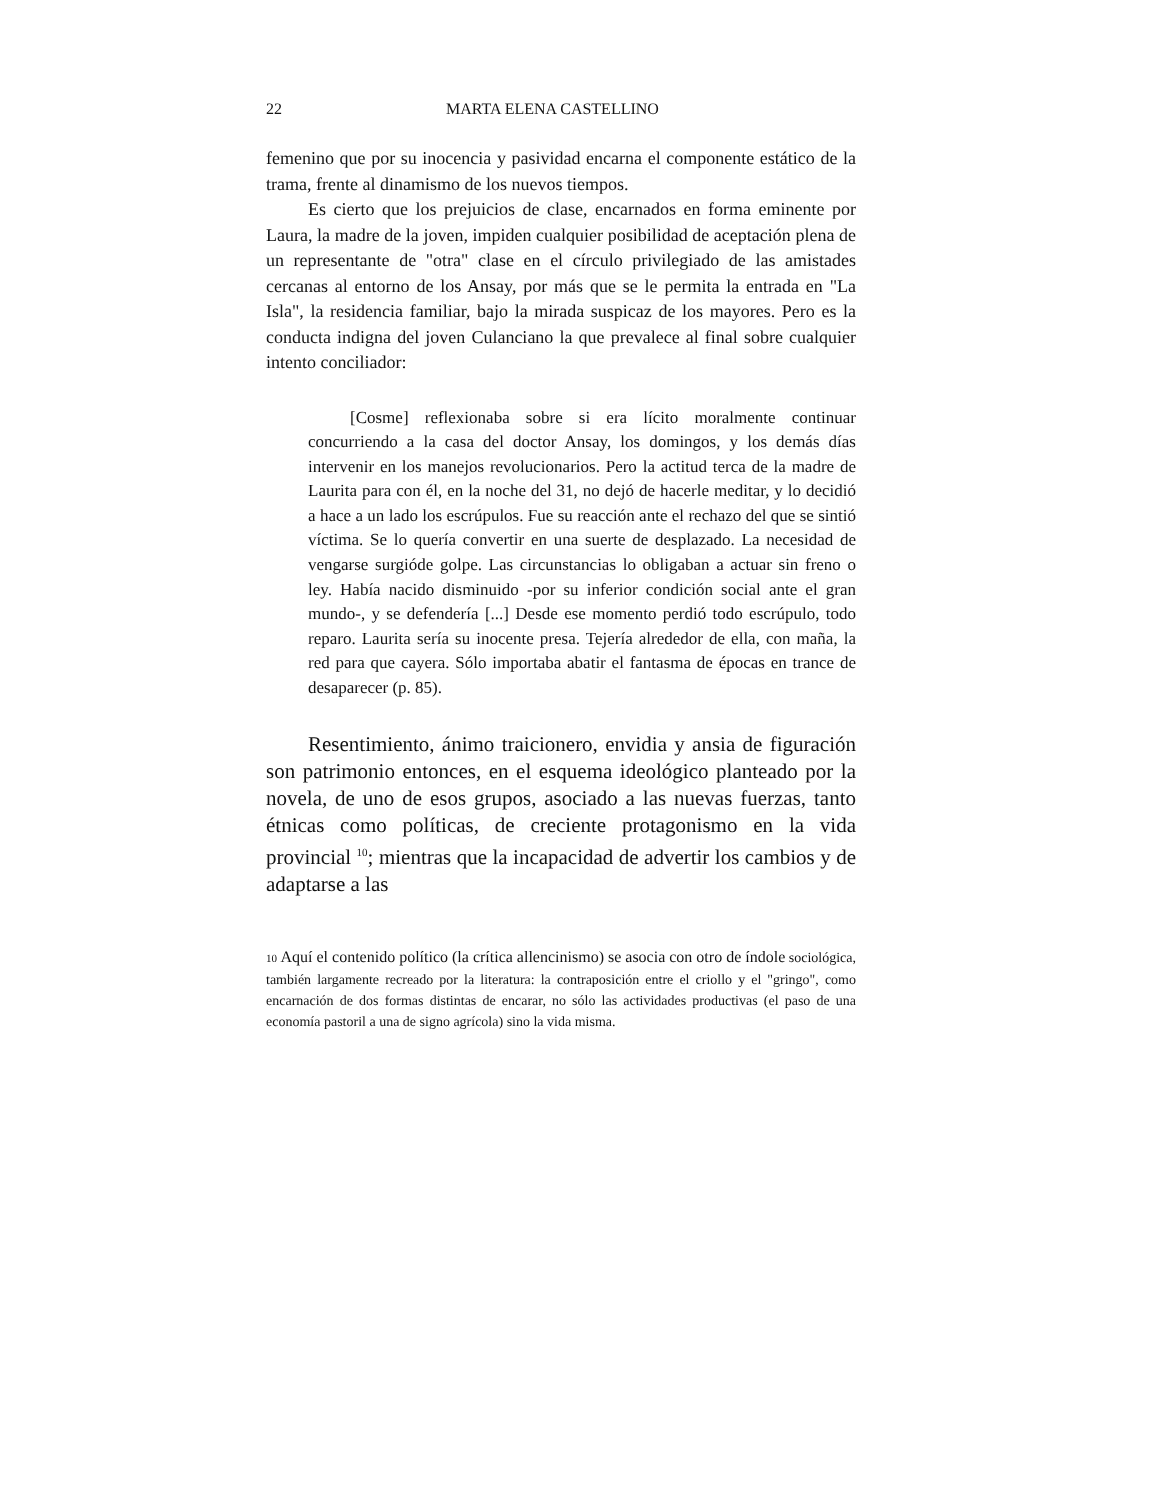22 MARTA ELENA CASTELLINO
femenino que por su inocencia y pasividad encarna el componente estático de la trama, frente al dinamismo de los nuevos tiempos.
Es cierto que los prejuicios de clase, encarnados en forma eminente por Laura, la madre de la joven, impiden cualquier posibilidad de aceptación plena de un representante de "otra" clase en el círculo privilegiado de las amistades cercanas al entorno de los Ansay, por más que se le permita la entrada en "La Isla", la residencia familiar, bajo la mirada suspicaz de los mayores. Pero es la conducta indigna del joven Culanciano la que prevalece al final sobre cualquier intento conciliador:
[Cosme] reflexionaba sobre si era lícito moralmente continuar concurriendo a la casa del doctor Ansay, los domingos, y los demás días intervenir en los manejos revolucionarios. Pero la actitud terca de la madre de Laurita para con él, en la noche del 31, no dejó de hacerle meditar, y lo decidió a hace a un lado los escrúpulos. Fue su reacción ante el rechazo del que se sintió víctima. Se lo quería convertir en una suerte de desplazado. La necesidad de vengarse surgióde golpe. Las circunstancias lo obligaban a actuar sin freno o ley. Había nacido disminuido -por su inferior condición social ante el gran mundo-, y se defendería [...] Desde ese momento perdió todo escrúpulo, todo reparo. Laurita sería su inocente presa. Tejería alrededor de ella, con maña, la red para que cayera. Sólo importaba abatir el fantasma de épocas en trance de desaparecer (p. 85).
Resentimiento, ánimo traicionero, envidia y ansia de figuración son patrimonio entonces, en el esquema ideológico planteado por la novela, de uno de esos grupos, asociado a las nuevas fuerzas, tanto étnicas como políticas, de creciente protagonismo en la vida provincial <sup>10</sup>; mientras que la incapacidad de advertir los cambios y de adaptarse a las
10 Aquí el contenido político (la crítica allencinismo) se asocia con otro de índole sociológica, también largamente recreado por la literatura: la contraposición entre el criollo y el "gringo", como encarnación de dos formas distintas de encarar, no sólo las actividades productivas (el paso de una economía pastoril a una de signo agrícola) sino la vida misma.